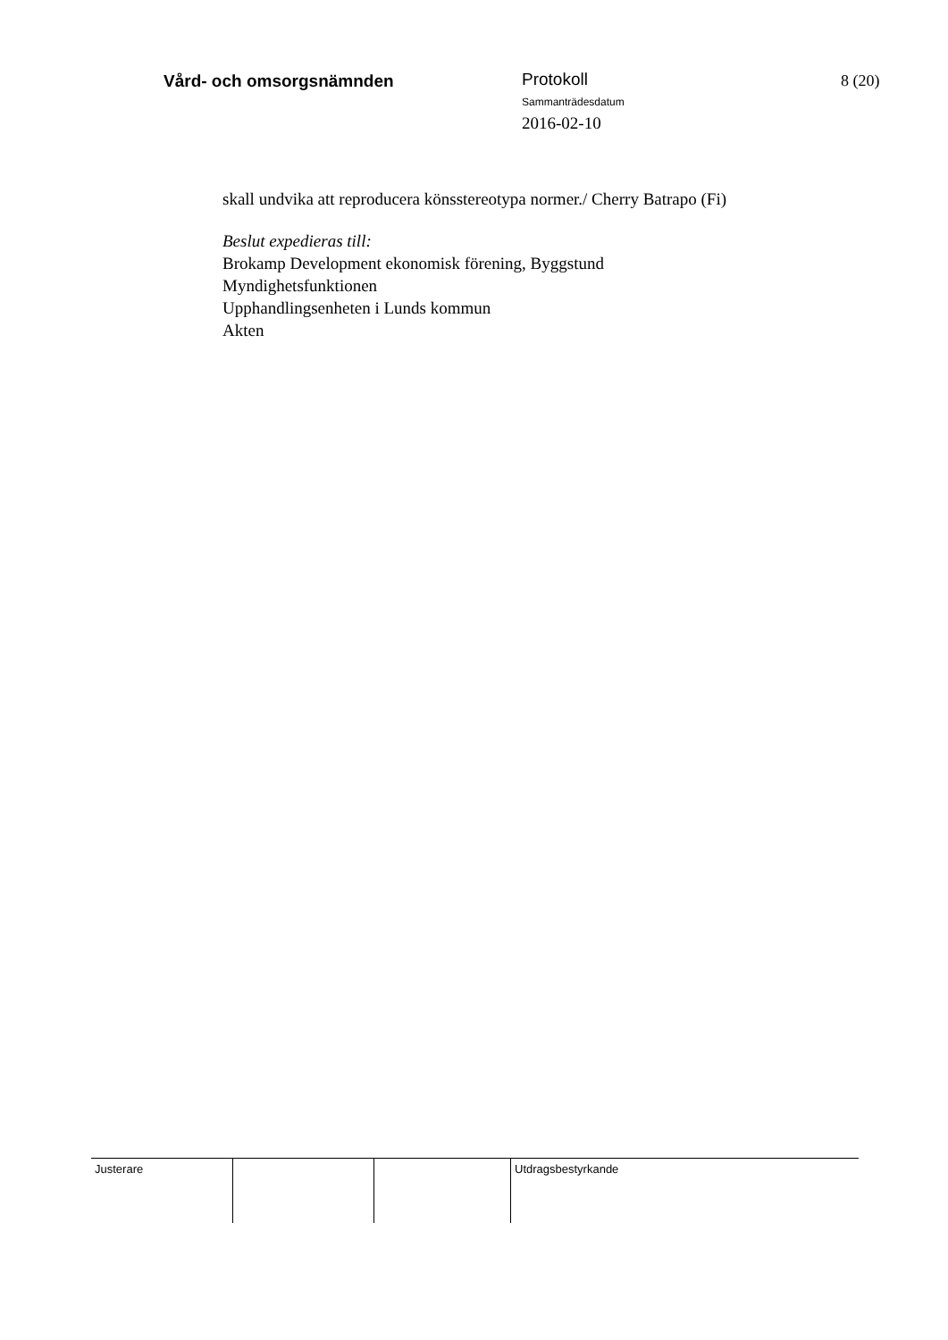Vård- och omsorgsnämnden
Protokoll
Sammanträdesdatum
2016-02-10
8 (20)
skall undvika att reproducera könsstereotypa normer./ Cherry Batrapo (Fi)
Beslut expedieras till:
Brokamp Development ekonomisk förening, Byggstund
Myndighetsfunktionen
Upphandlingsenheten i Lunds kommun
Akten
Justerare Utdragsbestyrkande